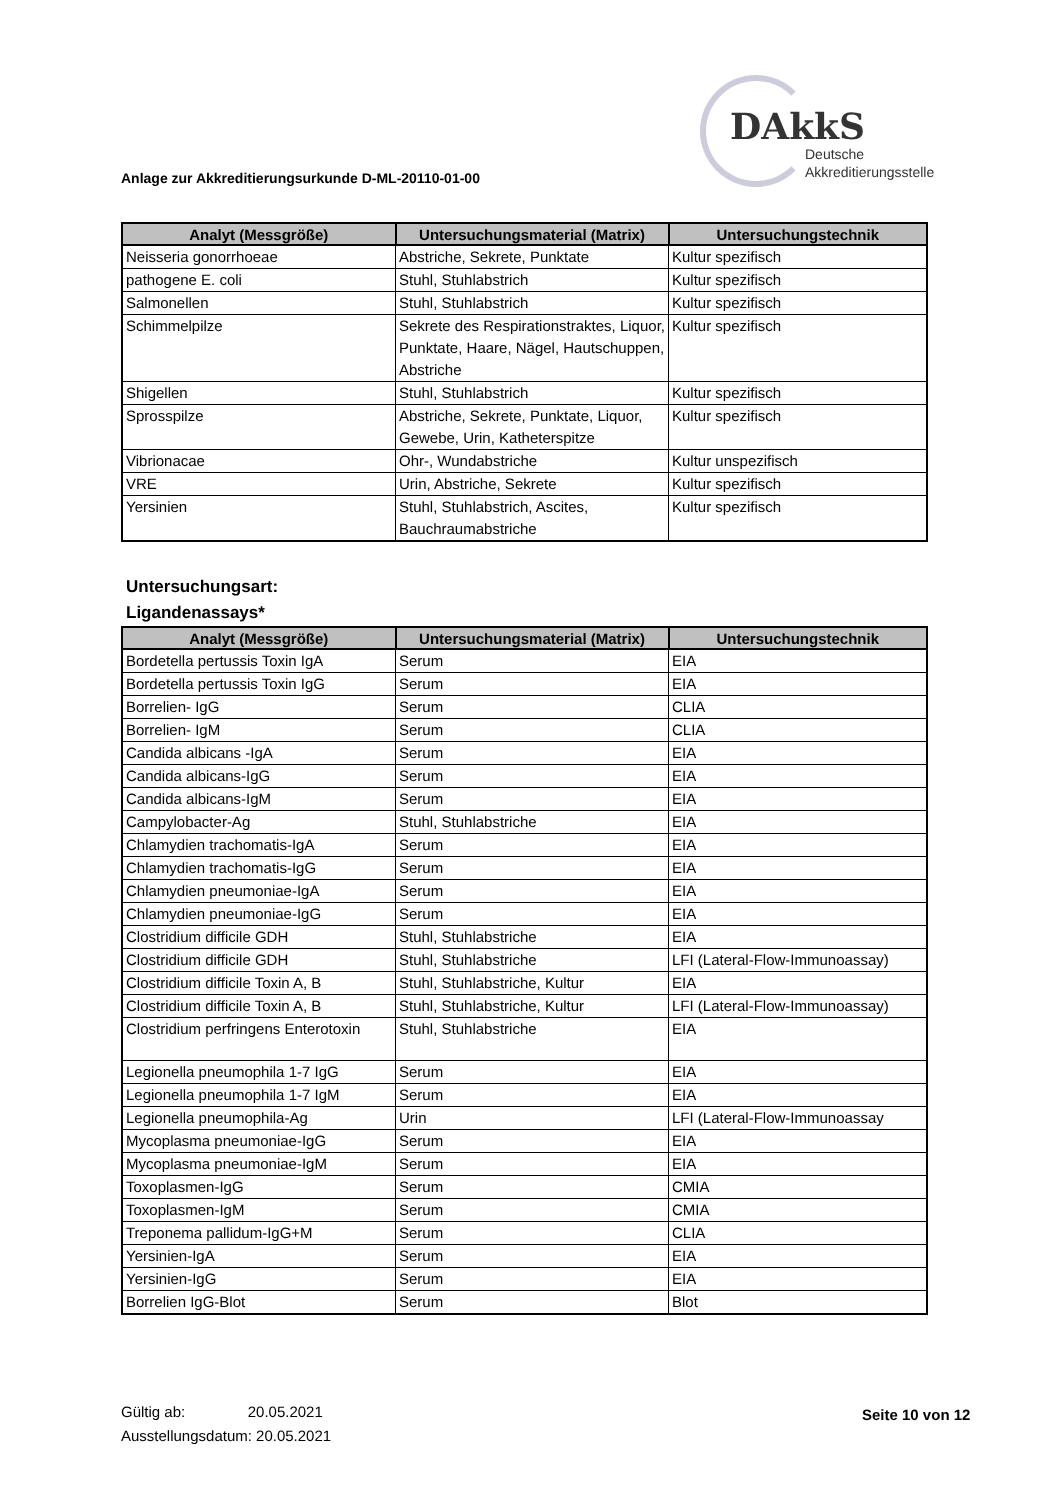DAkkS
Deutsche
Akkreditierungsstelle
Anlage zur Akkreditierungsurkunde D-ML-20110-01-00
| Analyt (Messgröße) | Untersuchungsmaterial (Matrix) | Untersuchungstechnik |
| --- | --- | --- |
| Neisseria gonorrhoeae | Abstriche, Sekrete, Punktate | Kultur spezifisch |
| pathogene E. coli | Stuhl, Stuhlabstrich | Kultur spezifisch |
| Salmonellen | Stuhl, Stuhlabstrich | Kultur spezifisch |
| Schimmelpilze | Sekrete des Respirationstraktes, Liquor, Punktate, Haare, Nägel, Hautschuppen, Abstriche | Kultur spezifisch |
| Shigellen | Stuhl, Stuhlabstrich | Kultur spezifisch |
| Sprosspilze | Abstriche, Sekrete, Punktate, Liquor, Gewebe, Urin, Katheterspitze | Kultur spezifisch |
| Vibrionacae | Ohr-, Wundabstriche | Kultur unspezifisch |
| VRE | Urin, Abstriche, Sekrete | Kultur spezifisch |
| Yersinien | Stuhl, Stuhlabstrich, Ascites, Bauchraumabstriche | Kultur spezifisch |
Untersuchungsart:
Ligandenassays*
| Analyt (Messgröße) | Untersuchungsmaterial (Matrix) | Untersuchungstechnik |
| --- | --- | --- |
| Bordetella pertussis Toxin IgA | Serum | EIA |
| Bordetella pertussis Toxin IgG | Serum | EIA |
| Borrelien- IgG | Serum | CLIA |
| Borrelien- IgM | Serum | CLIA |
| Candida albicans -IgA | Serum | EIA |
| Candida albicans-IgG | Serum | EIA |
| Candida albicans-IgM | Serum | EIA |
| Campylobacter-Ag | Stuhl, Stuhlabstriche | EIA |
| Chlamydien trachomatis-IgA | Serum | EIA |
| Chlamydien trachomatis-IgG | Serum | EIA |
| Chlamydien pneumoniae-IgA | Serum | EIA |
| Chlamydien pneumoniae-IgG | Serum | EIA |
| Clostridium difficile GDH | Stuhl, Stuhlabstriche | EIA |
| Clostridium difficile GDH | Stuhl, Stuhlabstriche | LFI (Lateral-Flow-Immunoassay) |
| Clostridium difficile Toxin A, B | Stuhl, Stuhlabstriche, Kultur | EIA |
| Clostridium difficile Toxin A, B | Stuhl, Stuhlabstriche, Kultur | LFI (Lateral-Flow-Immunoassay) |
| Clostridium perfringens Enterotoxin | Stuhl, Stuhlabstriche | EIA |
| Legionella pneumophila 1-7 IgG | Serum | EIA |
| Legionella pneumophila 1-7 IgM | Serum | EIA |
| Legionella pneumophila-Ag | Urin | LFI (Lateral-Flow-Immunoassay |
| Mycoplasma pneumoniae-IgG | Serum | EIA |
| Mycoplasma pneumoniae-IgM | Serum | EIA |
| Toxoplasmen-IgG | Serum | CMIA |
| Toxoplasmen-IgM | Serum | CMIA |
| Treponema pallidum-IgG+M | Serum | CLIA |
| Yersinien-IgA | Serum | EIA |
| Yersinien-IgG | Serum | EIA |
| Borrelien IgG-Blot | Serum | Blot |
Gültig ab: 20.05.2021
Ausstellungsdatum: 20.05.2021
Seite 10 von 12